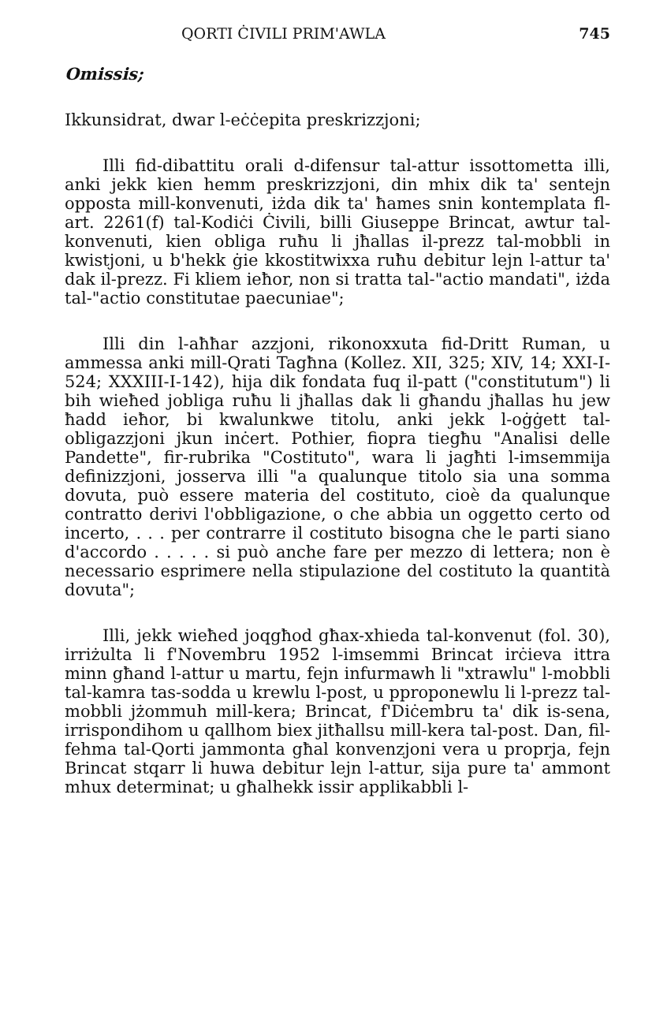QORTI ĊIVILI PRIM'AWLA 745
Omissis;
Ikkunsidrat, dwar l-eċċepita preskrizzjoni;
Illi fid-dibattitu orali d-difensur tal-attur issottometta illi, anki jekk kien hemm preskrizzjoni, din mhix dik ta' sentejn opposta mill-konvenuti, iżda dik ta' ħames snin kontemplata fl-art. 2261(f) tal-Kodiċi Ċivili, billi Giuseppe Brincat, awtur tal-konvenuti, kien obliga ruħu li jħallas il-prezz tal-mobbli in kwistjoni, u b'hekk ġie kkostitwixxa ruħu debitur lejn l-attur ta' dak il-prezz. Fi kliem ieħor, non si tratta tal-"actio mandati", iżda tal-"actio constitutae paecuniae";
Illi din l-aħħar azzjoni, rikonoxxuta fid-Dritt Ruman, u ammessa anki mill-Qrati Tagħna (Kollez. XII, 325; XIV, 14; XXI-I-524; XXXIII-I-142), hija dik fondata fuq il-patt ("constitutum") li bih wieħed jobliga ruħu li jħallas dak li għandu jħallas hu jew ħadd ieħor, bi kwalunkwe titolu, anki jekk l-oġġett tal-obligazzjoni jkun inċert. Pothier, fiopra tiegħu "Analisi delle Pandette", fir-rubrika "Costituto", wara li jagħti l-imsemmija definizzjoni, josserva illi "a qualunque titolo sia una somma dovuta, può essere materia del costituto, cioè da qualunque contratto derivi l'obbligazione, o che abbia un oggetto certo od incerto, . . . per contrarre il costituto bisogna che le parti siano d'accordo . . . . . si può anche fare per mezzo di lettera; non è necessario esprimere nella stipulazione del costituto la quantità dovuta";
Illi, jekk wieħed joqgħod għax-xhieda tal-konvenut (fol. 30), irriżulta li f'Novembru 1952 l-imsemmi Brincat irċieva ittra minn għand l-attur u martu, fejn infurmawh li "xtrawlu" l-mobbli tal-kamra tas-sodda u krewlu l-post, u pproponewlu li l-prezz tal-mobbli jżommuh mill-kera; Brincat, f'Diċembru ta' dik is-sena, irrispondihom u qallhom biex jitħallsu mill-kera tal-post. Dan, fil-fehma tal-Qorti jammonta għal konvenzjoni vera u proprja, fejn Brincat stqarr li huwa debitur lejn l-attur, sija pure ta' ammont mhux determinat; u għalhekk issir applikabbli l-